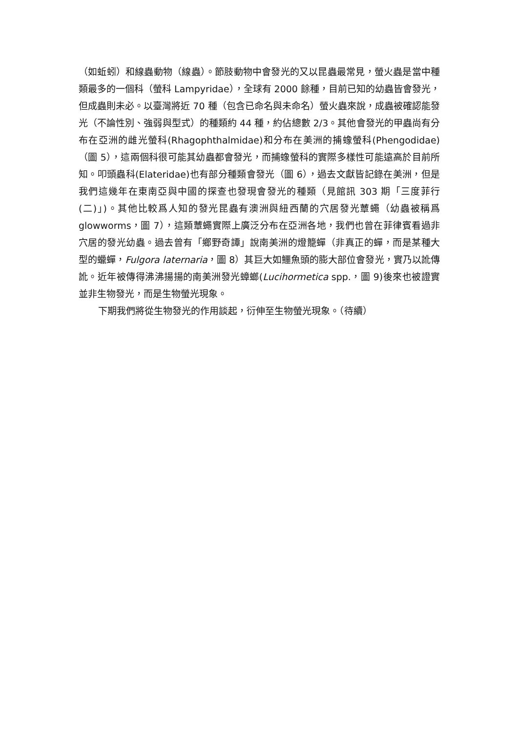（如蚯蚓）和線蟲動物（線蟲）。節肢動物中會發光的又以昆蟲最常見，螢火蟲是當中種類最多的一個科（螢科 Lampyridae），全球有 2000 餘種，目前已知的幼蟲皆會發光，但成蟲則未必。以臺灣將近 70 種（包含已命名與未命名）螢火蟲來說，成蟲被確認能發光（不論性別、強弱與型式）的種類約 44 種，約佔總數 2/3。其他會發光的甲蟲尚有分布在亞洲的雌光螢科(Rhagophthalmidae)和分布在美洲的捕蟓螢科(Phengodidae)（圖 5），這兩個科很可能其幼蟲都會發光，而捕蟓螢科的實際多樣性可能遠高於目前所知。叩頭蟲科(Elateridae)也有部分種類會發光（圖 6），過去文獻皆記錄在美洲，但是我們這幾年在東南亞與中國的探查也發現會發光的種類（見館訊 303 期「三度菲行(二)」)。其他比較爲人知的發光昆蟲有澳洲與紐西蘭的穴居發光蕈蠅（幼蟲被稱爲 glowworms，圖 7），這類蕈蠅實際上廣泛分布在亞洲各地，我們也曾在菲律賓看過非穴居的發光幼蟲。過去曾有「鄉野奇譚」說南美洲的燈籠蟬（非真正的蟬，而是某種大型的蠟蟬，Fulgora laternaria，圖 8）其巨大如鱷魚頭的膨大部位會發光，實乃以訛傳訛。近年被傳得沸沸揚揚的南美洲發光蟑螂(Lucihormetica spp.，圖 9)後來也被證實並非生物發光，而是生物螢光現象。
下期我們將從生物發光的作用談起，衍伸至生物螢光現象。（待續）